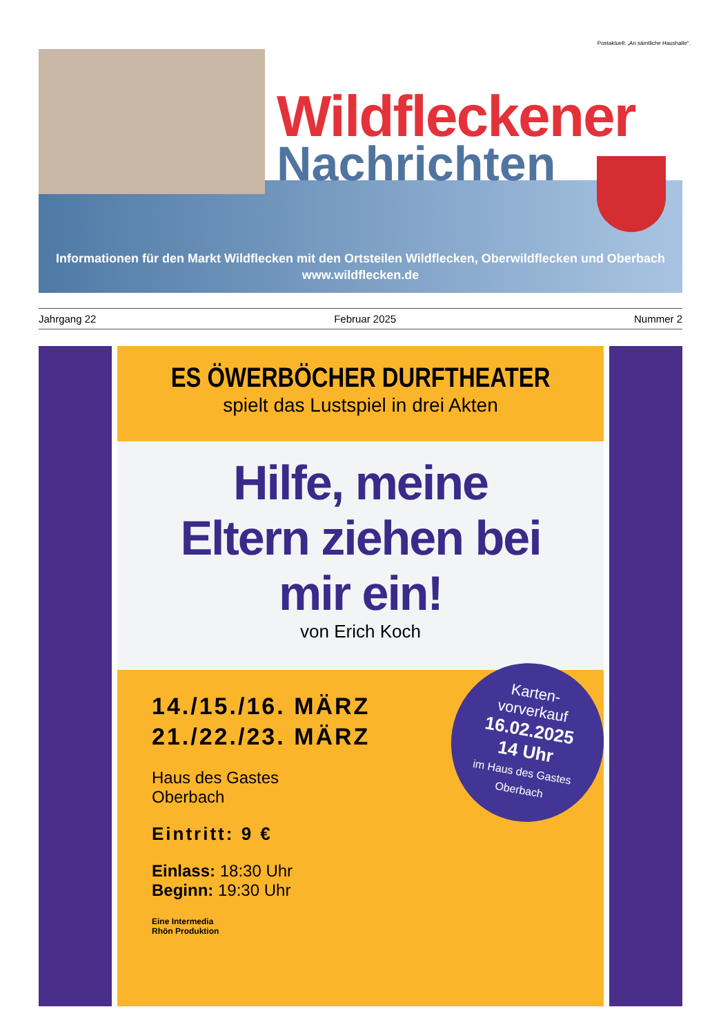Postaktuell: „An sämtliche Haushalte“.
Wildfleckener
Nachrichten
Informationen für den Markt Wildflecken mit den Ortsteilen Wildflecken, Oberwildflecken und Oberbach
www.wildflecken.de
Jahrgang 22 Februar 2025 Nummer 2
ES ÖWERBÖCHER DURFTHEATER
spielt das Lustspiel in drei Akten
Hilfe, meine
Eltern ziehen bei
mir ein!
von Erich Koch
14./15./16. MÄRZ
21./22./23. MÄRZ
Haus des Gastes
Oberbach
Eintritt: 9 €
Einlass: 18:30 Uhr
Beginn: 19:30 Uhr
Eine Intermedia
Rhön Produktion
Karten-
vorverkauf
16.02.2025
14 Uhr
im Haus des Gastes
Oberbach